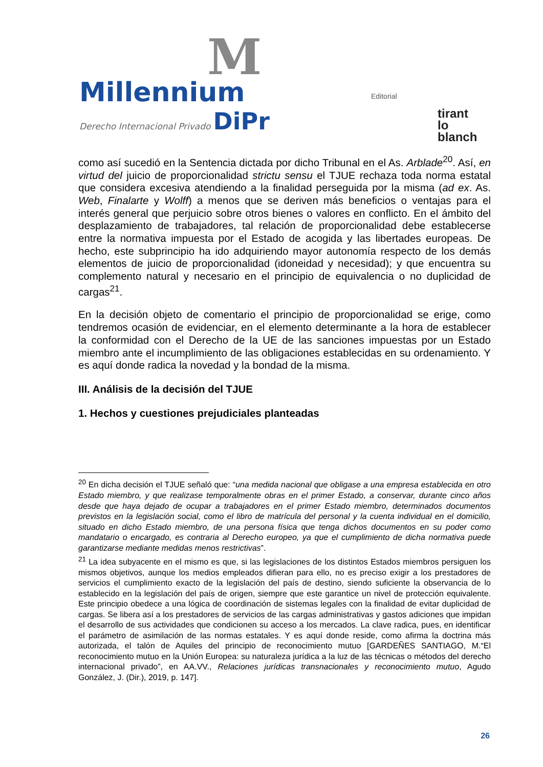M
Millennium
Derecho Internacional Privado DiPr
Editorial
tirant
lo blanch
como así sucedió en la Sentencia dictada por dicho Tribunal en el As. Arblade<sup>20</sup>. Así, en virtud del juicio de proporcionalidad strictu sensu el TJUE rechaza toda norma estatal que considera excesiva atendiendo a la finalidad perseguida por la misma (ad ex. As. Web, Finalarte y Wolff) a menos que se deriven más beneficios o ventajas para el interés general que perjuicio sobre otros bienes o valores en conflicto. En el ámbito del desplazamiento de trabajadores, tal relación de proporcionalidad debe establecerse entre la normativa impuesta por el Estado de acogida y las libertades europeas. De hecho, este subprincipio ha ido adquiriendo mayor autonomía respecto de los demás elementos de juicio de proporcionalidad (idoneidad y necesidad); y que encuentra su complemento natural y necesario en el principio de equivalencia o no duplicidad de cargas<sup>21</sup>.
En la decisión objeto de comentario el principio de proporcionalidad se erige, como tendremos ocasión de evidenciar, en el elemento determinante a la hora de establecer la conformidad con el Derecho de la UE de las sanciones impuestas por un Estado miembro ante el incumplimiento de las obligaciones establecidas en su ordenamiento. Y es aquí donde radica la novedad y la bondad de la misma.
III. Análisis de la decisión del TJUE
1. Hechos y cuestiones prejudiciales planteadas
<sup>20</sup> En dicha decisión el TJUE señaló que: “una medida nacional que obligase a una empresa establecida en otro Estado miembro, y que realizase temporalmente obras en el primer Estado, a conservar, durante cinco años desde que haya dejado de ocupar a trabajadores en el primer Estado miembro, determinados documentos previstos en la legislación social, como el libro de matrícula del personal y la cuenta individual en el domicilio, situado en dicho Estado miembro, de una persona física que tenga dichos documentos en su poder como mandatario o encargado, es contraria al Derecho europeo, ya que el cumplimiento de dicha normativa puede garantizarse mediante medidas menos restrictivas”.
<sup>21</sup> La idea subyacente en el mismo es que, si las legislaciones de los distintos Estados miembros persiguen los mismos objetivos, aunque los medios empleados difieran para ello, no es preciso exigir a los prestadores de servicios el cumplimiento exacto de la legislación del país de destino, siendo suficiente la observancia de lo establecido en la legislación del país de origen, siempre que este garantice un nivel de protección equivalente. Este principio obedece a una lógica de coordinación de sistemas legales con la finalidad de evitar duplicidad de cargas. Se libera así a los prestadores de servicios de las cargas administrativas y gastos adiciones que impidan el desarrollo de sus actividades que condicionen su acceso a los mercados. La clave radica, pues, en identificar el parámetro de asimilación de las normas estatales. Y es aquí donde reside, como afirma la doctrina más autorizada, el talón de Aquiles del principio de reconocimiento mutuo [GARDEÑES SANTIAGO, M.“El reconocimiento mutuo en la Unión Europea: su naturaleza jurídica a la luz de las técnicas o métodos del derecho internacional privado”, en AA.VV., Relaciones jurídicas transnacionales y reconocimiento mutuo, Agudo González, J. (Dir.), 2019, p. 147].
26